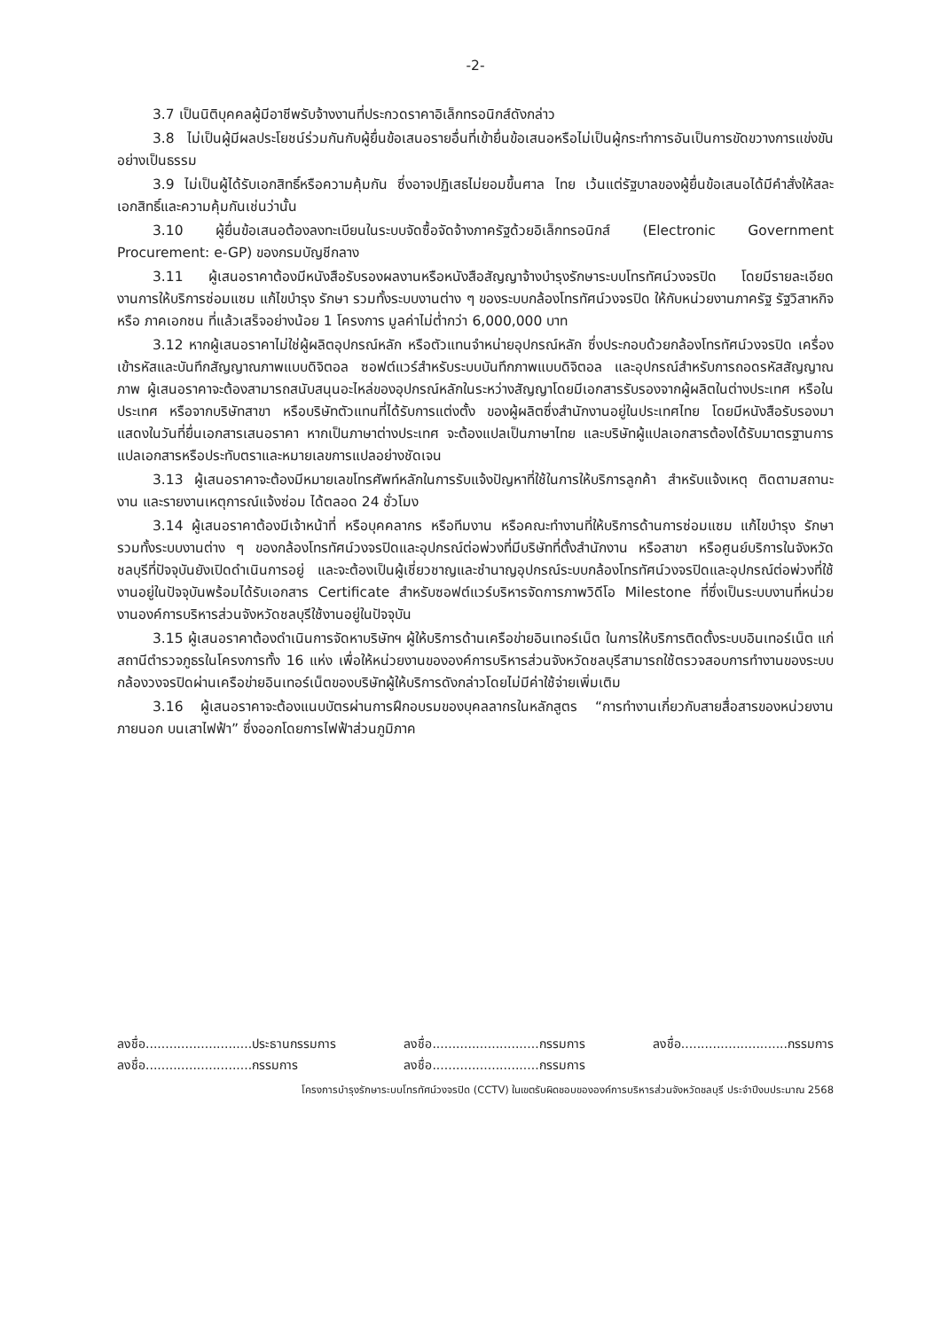-2-
3.7 เป็นนิติบุคคลผู้มีอาชีพรับจ้างงานที่ประกวดราคาอิเล็กทรอนิกส์ดังกล่าว
3.8 ไม่เป็นผู้มีผลประโยชน์ร่วมกันกับผู้ยื่นข้อเสนอรายอื่นที่เข้ายื่นข้อเสนอหรือไม่เป็นผู้กระทำการอันเป็นการขัดขวางการแข่งขันอย่างเป็นธรรม
3.9 ไม่เป็นผู้ได้รับเอกสิทธิ์หรือความคุ้มกัน ซึ่งอาจปฏิเสธไม่ยอมขึ้นศาล ไทย เว้นแต่รัฐบาลของผู้ยื่นข้อเสนอได้มีคำสั่งให้สละเอกสิทธิ์และความคุ้มกันเช่นว่านั้น
3.10 ผู้ยื่นข้อเสนอต้องลงทะเบียนในระบบจัดซื้อจัดจ้างภาครัฐด้วยอิเล็กทรอนิกส์ (Electronic Government Procurement: e-GP) ของกรมบัญชีกลาง
3.11 ผู้เสนอราคาต้องมีหนังสือรับรองผลงานหรือหนังสือสัญญาจ้างบำรุงรักษาระบบโทรทัศน์วงจรปิด โดยมีรายละเอียดงานการให้บริการซ่อมแซม แก้ไขบำรุง รักษา รวมทั้งระบบงานต่าง ๆ ของระบบกล้องโทรทัศน์วงจรปิด ให้กับหน่วยงานภาครัฐ รัฐวิสาหกิจ หรือ ภาคเอกชน ที่แล้วเสร็จอย่างน้อย 1 โครงการ มูลค่าไม่ต่ำกว่า 6,000,000 บาท
3.12 หากผู้เสนอราคาไม่ใช่ผู้ผลิตอุปกรณ์หลัก หรือตัวแทนจำหน่ายอุปกรณ์หลัก ซึ่งประกอบด้วยกล้องโทรทัศน์วงจรปิด เครื่องเข้ารหัสและบันทึกสัญญาณภาพแบบดิจิตอล ซอฟต์แวร์สำหรับระบบบันทึกภาพแบบดิจิตอล และอุปกรณ์สำหรับการถอดรหัสสัญญาณภาพ ผู้เสนอราคาจะต้องสามารถสนับสนุนอะไหล่ของอุปกรณ์หลักในระหว่างสัญญาโดยมีเอกสารรับรองจากผู้ผลิตในต่างประเทศ หรือในประเทศ หรือจากบริษัทสาขา หรือบริษัทตัวแทนที่ได้รับการแต่งตั้ง ของผู้ผลิตซึ่งสำนักงานอยู่ในประเทศไทย โดยมีหนังสือรับรองมาแสดงในวันที่ยื่นเอกสารเสนอราคา หากเป็นภาษาต่างประเทศ จะต้องแปลเป็นภาษาไทย และบริษัทผู้แปลเอกสารต้องได้รับมาตรฐานการแปลเอกสารหรือประทับตราและหมายเลขการแปลอย่างชัดเจน
3.13 ผู้เสนอราคาจะต้องมีหมายเลขโทรศัพท์หลักในการรับแจ้งปัญหาที่ใช้ในการให้บริการลูกค้า สำหรับแจ้งเหตุ ติดตามสถานะงาน และรายงานเหตุการณ์แจ้งซ่อม ได้ตลอด 24 ชั่วโมง
3.14 ผู้เสนอราคาต้องมีเจ้าหน้าที่ หรือบุคคลากร หรือทีมงาน หรือคณะทำงานที่ให้บริการด้านการซ่อมแซม แก้ไขบำรุง รักษา รวมทั้งระบบงานต่าง ๆ ของกล้องโทรทัศน์วงจรปิดและอุปกรณ์ต่อพ่วงที่มีบริษัทที่ตั้งสำนักงาน หรือสาขา หรือศูนย์บริการในจังหวัดชลบุรีที่ปัจจุบันยังเปิดดำเนินการอยู่ และจะต้องเป็นผู้เชี่ยวชาญและชำนาญอุปกรณ์ระบบกล้องโทรทัศน์วงจรปิดและอุปกรณ์ต่อพ่วงที่ใช้งานอยู่ในปัจจุบันพร้อมได้รับเอกสาร Certificate สำหรับซอฟต์แวร์บริหารจัดการภาพวิดีโอ Milestone ที่ซึ่งเป็นระบบงานที่หน่วยงานองค์การบริหารส่วนจังหวัดชลบุรีใช้งานอยู่ในปัจจุบัน
3.15 ผู้เสนอราคาต้องดำเนินการจัดหาบริษัทฯ ผู้ให้บริการด้านเครือข่ายอินเทอร์เน็ต ในการให้บริการติดตั้งระบบอินเทอร์เน็ต แก่สถานีตำรวจภูธรในโครงการทั้ง 16 แห่ง เพื่อให้หน่วยงานขององค์การบริหารส่วนจังหวัดชลบุรีสามารถใช้ตรวจสอบการทำงานของระบบกล้องวงจรปิดผ่านเครือข่ายอินเทอร์เน็ตของบริษัทผู้ให้บริการดังกล่าวโดยไม่มีค่าใช้จ่ายเพิ่มเติม
3.16 ผู้เสนอราคาจะต้องแนบบัตรผ่านการฝึกอบรมของบุคลลากรในหลักสูตร “การทำงานเกี่ยวกับสายสื่อสารของหน่วยงานภายนอก บนเสาไฟฟ้า” ซึ่งออกโดยการไฟฟ้าส่วนภูมิภาค
ลงชื่อ...........................ประธานกรรมการ
ลงชื่อ...........................กรรมการ
ลงชื่อ...........................กรรมการ
ลงชื่อ...........................กรรมการ
ลงชื่อ...........................กรรมการ
โครงการบำรุงรักษาระบบโทรทัศน์วงจรปิด (CCTV) ในเขตรับผิดชอบขององค์การบริหารส่วนจังหวัดชลบุรี ประจำปีงบประมาณ 2568